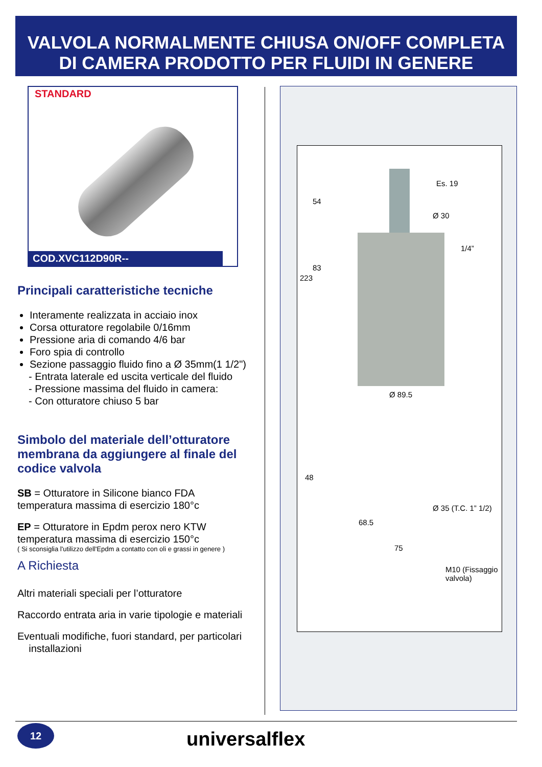VALVOLA NORMALMENTE CHIUSA ON/OFF COMPLETA
DI CAMERA PRODOTTO PER FLUIDI IN GENERE
STANDARD
COD.XVC112D90R--
Principali caratteristiche tecniche
Interamente realizzata in acciaio inox
Corsa otturatore regolabile 0/16mm
Pressione aria di comando 4/6 bar
Foro spia di controllo
Sezione passaggio fluido fino a Ø 35mm(1 1/2")
- Entrata laterale ed uscita verticale del fluido
- Pressione massima del fluido in camera:
- Con otturatore chiuso 5 bar
Simbolo del materiale dell’otturatore membrana da aggiungere al finale del codice valvola
SB = Otturatore in Silicone bianco FDA
temperatura massima di esercizio 180°c
EP = Otturatore in Epdm perox nero KTW
temperatura massima di esercizio 150°c
( Si sconsiglia l'utilizzo dell'Epdm a contatto con oli e grassi in genere )
A Richiesta
Altri materiali speciali per l’otturatore
Raccordo entrata aria in varie tipologie e materiali
Eventuali modifiche, fuori standard, per particolari
installazioni
Es. 19
Ø 30
1/4”
54
83
223
Ø 89.5
48
Ø 35 (T.C. 1” 1/2)
68.5
75
M10 (Fissaggio valvola)
12 universalflex